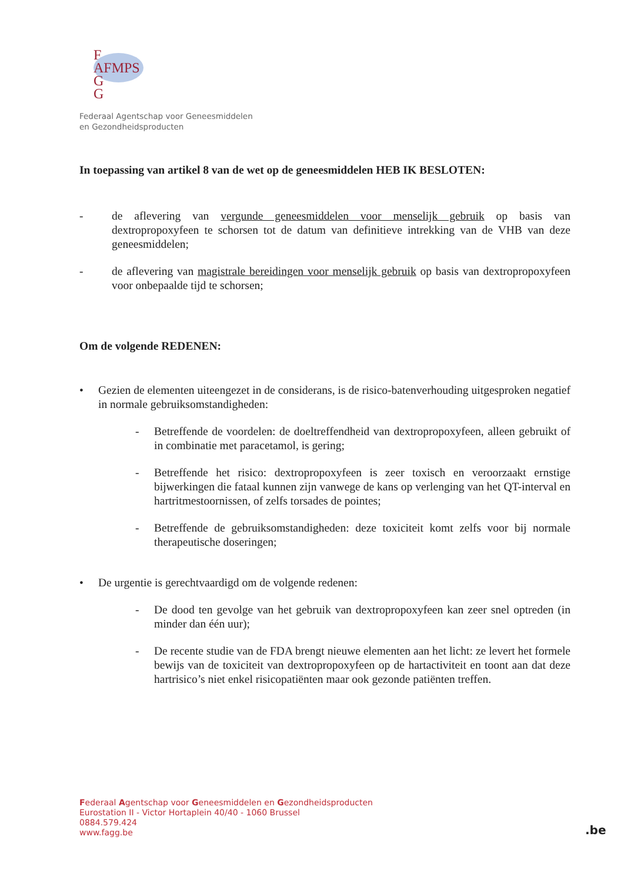F
AFMPS
G
G
Federaal Agentschap voor Geneesmiddelen
en Gezondheidsproducten
In toepassing van artikel 8 van de wet op de geneesmiddelen HEB IK BESLOTEN:
- de aflevering van vergunde geneesmiddelen voor menselijk gebruik op basis van dextropropoxyfeen te schorsen tot de datum van definitieve intrekking van de VHB van deze geneesmiddelen;
- de aflevering van magistrale bereidingen voor menselijk gebruik op basis van dextropropoxyfeen voor onbepaalde tijd te schorsen;
Om de volgende REDENEN:
• Gezien de elementen uiteengezet in de considerans, is de risico-batenverhouding uitgesproken negatief in normale gebruiksomstandigheden:
- Betreffende de voordelen: de doeltreffendheid van dextropropoxyfeen, alleen gebruikt of in combinatie met paracetamol, is gering;
- Betreffende het risico: dextropropoxyfeen is zeer toxisch en veroorzaakt ernstige bijwerkingen die fataal kunnen zijn vanwege de kans op verlenging van het QT-interval en hartritmestoornissen, of zelfs torsades de pointes;
- Betreffende de gebruiksomstandigheden: deze toxiciteit komt zelfs voor bij normale therapeutische doseringen;
• De urgentie is gerechtvaardigd om de volgende redenen:
- De dood ten gevolge van het gebruik van dextropropoxyfeen kan zeer snel optreden (in minder dan één uur);
- De recente studie van de FDA brengt nieuwe elementen aan het licht: ze levert het formele bewijs van de toxiciteit van dextropropoxyfeen op de hartactiviteit en toont aan dat deze hartrisico’s niet enkel risicopatiënten maar ook gezonde patiënten treffen.
Federaal Agentschap voor Geneesmiddelen en Gezondheidsproducten
Eurostation II - Victor Hortaplein 40/40 - 1060 Brussel
0884.579.424
www.fagg.be
.be